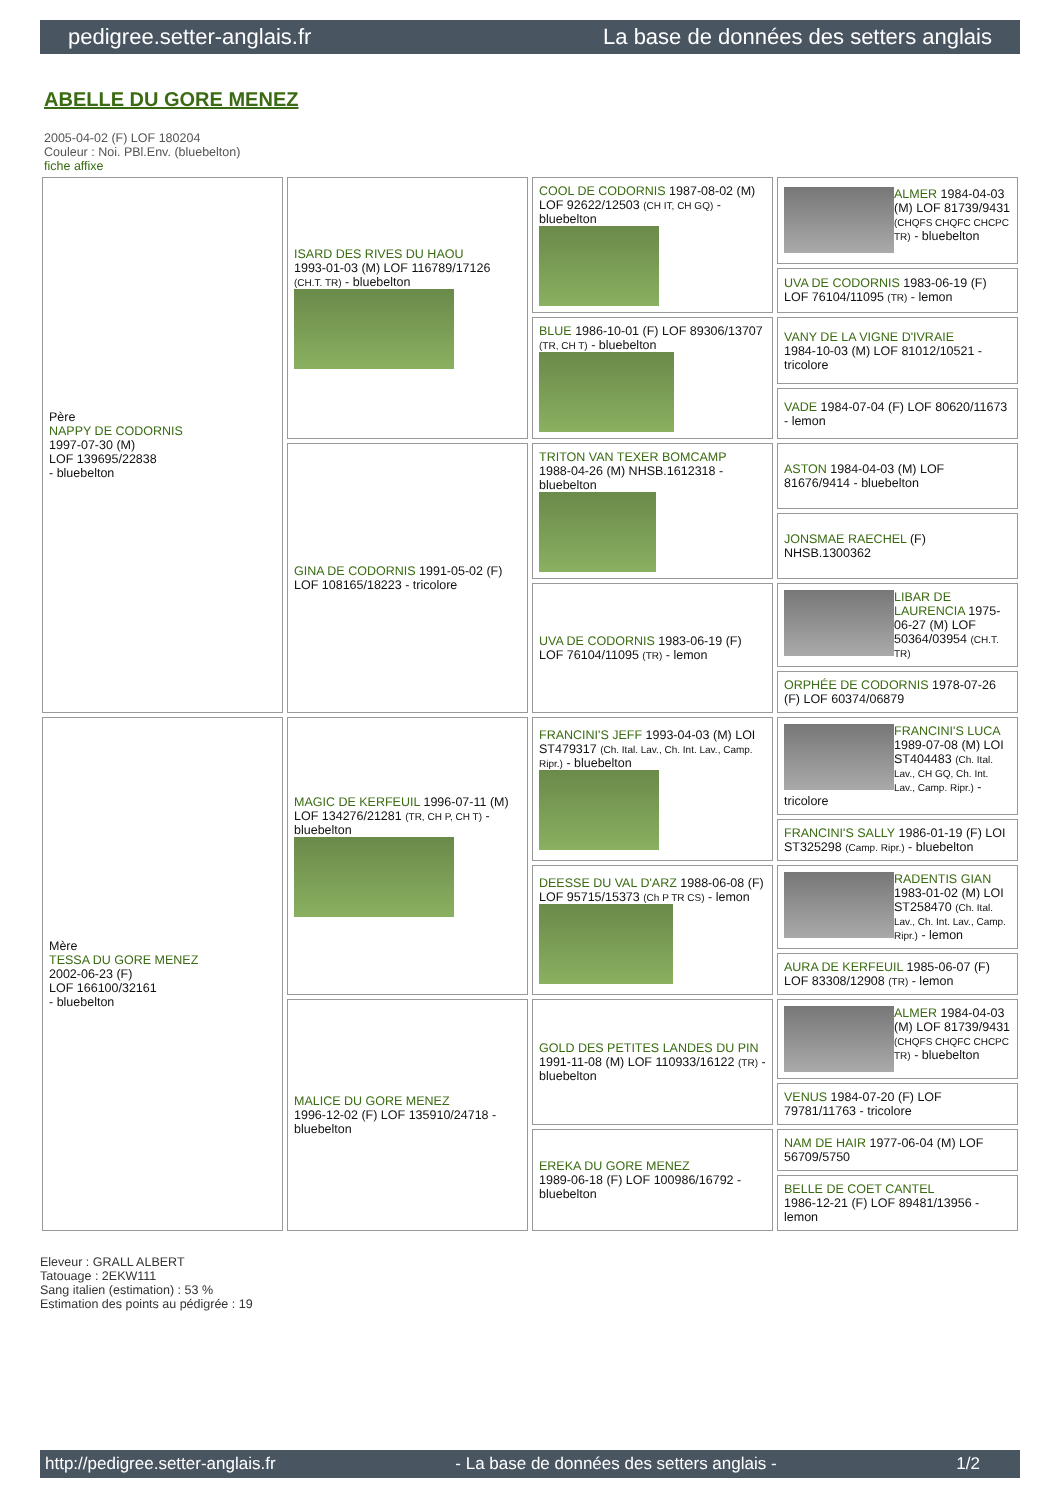pedigree.setter-anglais.fr La base de données des setters anglais
ABELLE DU GORE MENEZ
2005-04-02 (F) LOF 180204
Couleur : Noi. PBl.Env. (bluebelton)
fiche affixe
| Père NAPPY DE CODORNIS 1997-07-30 (M) LOF 139695/22838 - bluebelton | ISARD DES RIVES DU HAOU 1993-01-03 (M) LOF 116789/17126 (CH.T. TR) - bluebelton | COOL DE CODORNIS 1987-08-02 (M) LOF 92622/12503 (CH IT, CH GQ) - bluebelton | ALMER 1984-04-03 (M) LOF 81739/9431 (CHQFS CHQFC CHCPC TR) - bluebelton |
| | | | UVA DE CODORNIS 1983-06-19 (F) LOF 76104/11095 (TR) - lemon |
| | | BLUE 1986-10-01 (F) LOF 89306/13707 (TR, CH T) - bluebelton | VANY DE LA VIGNE D'IVRAIE 1984-10-03 (M) LOF 81012/10521 - tricolore |
| | | | VADE 1984-07-04 (F) LOF 80620/11673 - lemon |
| | GINA DE CODORNIS 1991-05-02 (F) LOF 108165/18223 - tricolore | TRITON VAN TEXER BOMCAMP 1988-04-26 (M) NHSB.1612318 - bluebelton | ASTON 1984-04-03 (M) LOF 81676/9414 - bluebelton |
| | | | JONSMAE RAECHEL (F) NHSB.1300362 |
| | | UVA DE CODORNIS 1983-06-19 (F) LOF 76104/11095 (TR) - lemon | LIBAR DE LAURENCIA 1975-06-27 (M) LOF 50364/03954 (CH.T. TR) |
| | | | ORPHÉE DE CODORNIS 1978-07-26 (F) LOF 60374/06879 |
| Mère TESSA DU GORE MENEZ 2002-06-23 (F) LOF 166100/32161 - bluebelton | MAGIC DE KERFEUIL 1996-07-11 (M) LOF 134276/21281 (TR, CH P, CH T) - bluebelton | FRANCINI'S JEFF 1993-04-03 (M) LOI ST479317 (Ch. Ital. Lav., Ch. Int. Lav., Camp. Ripr.) - bluebelton | FRANCINI'S LUCA 1989-07-08 (M) LOI ST404483 (Ch. Ital. Lav., CH GQ, Ch. Int. Lav., Camp. Ripr.) - tricolore |
| | | | FRANCINI'S SALLY 1986-01-19 (F) LOI ST325298 (Camp. Ripr.) - bluebelton |
| | | DEESSE DU VAL D'ARZ 1988-06-08 (F) LOF 95715/15373 (Ch P TR CS) - lemon | RADENTIS GIAN 1983-01-02 (M) LOI ST258470 (Ch. Ital. Lav., Ch. Int. Lav., Camp. Ripr.) - lemon |
| | | | AURA DE KERFEUIL 1985-06-07 (F) LOF 83308/12908 (TR) - lemon |
| | MALICE DU GORE MENEZ 1996-12-02 (F) LOF 135910/24718 - bluebelton | GOLD DES PETITES LANDES DU PIN 1991-11-08 (M) LOF 110933/16122 (TR) - bluebelton | ALMER 1984-04-03 (M) LOF 81739/9431 (CHQFS CHQFC CHCPC TR) - bluebelton |
| | | | VENUS 1984-07-20 (F) LOF 79781/11763 - tricolore |
| | | EREKA DU GORE MENEZ 1989-06-18 (F) LOF 100986/16792 - bluebelton | NAM DE HAIR 1977-06-04 (M) LOF 56709/5750 |
| | | | BELLE DE COET CANTEL 1986-12-21 (F) LOF 89481/13956 - lemon |
Eleveur : GRALL ALBERT
Tatouage : 2EKW111
Sang italien (estimation) : 53 %
Estimation des points au pédigrée : 19
http://pedigree.setter-anglais.fr - La base de données des setters anglais - 1/2